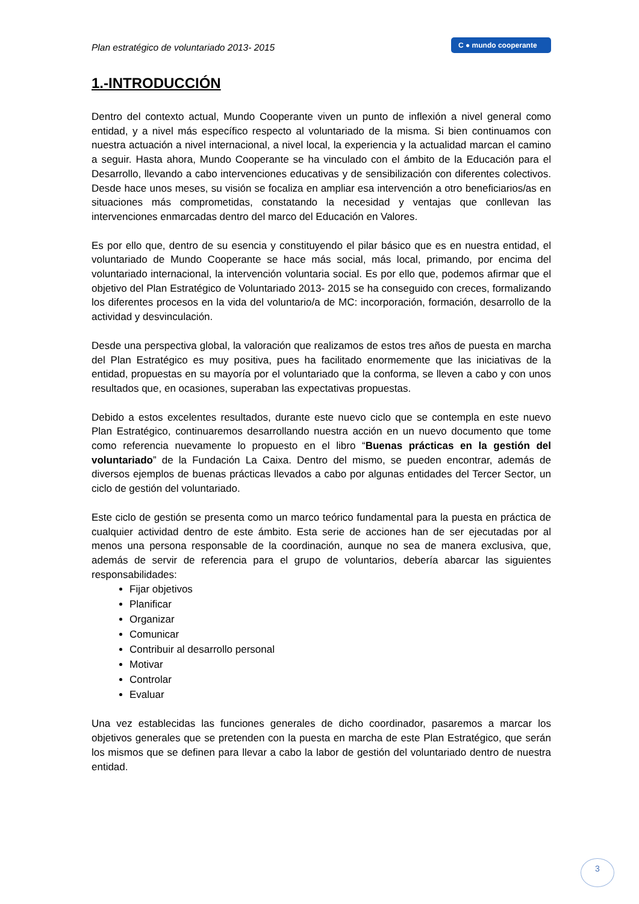Plan estratégico de voluntariado 2013- 2015
C ● mundo cooperante
1.-INTRODUCCIÓN
Dentro del contexto actual, Mundo Cooperante viven un punto de inflexión a nivel general como entidad, y a nivel más específico respecto al voluntariado de la misma. Si bien continuamos con nuestra actuación a nivel internacional, a nivel local, la experiencia y la actualidad marcan el camino a seguir. Hasta ahora, Mundo Cooperante se ha vinculado con el ámbito de la Educación para el Desarrollo, llevando a cabo intervenciones educativas y de sensibilización con diferentes colectivos. Desde hace unos meses, su visión se focaliza en ampliar esa intervención a otro beneficiarios/as en situaciones más comprometidas, constatando la necesidad y ventajas que conllevan las intervenciones enmarcadas dentro del marco del Educación en Valores.
Es por ello que, dentro de su esencia y constituyendo el pilar básico que es en nuestra entidad, el voluntariado de Mundo Cooperante se hace más social, más local, primando, por encima del voluntariado internacional, la intervención voluntaria social. Es por ello que, podemos afirmar que el objetivo del Plan Estratégico de Voluntariado 2013- 2015 se ha conseguido con creces, formalizando los diferentes procesos en la vida del voluntario/a de MC: incorporación, formación, desarrollo de la actividad y desvinculación.
Desde una perspectiva global, la valoración que realizamos de estos tres años de puesta en marcha del Plan Estratégico es muy positiva, pues ha facilitado enormemente que las iniciativas de la entidad, propuestas en su mayoría por el voluntariado que la conforma, se lleven a cabo y con unos resultados que, en ocasiones, superaban las expectativas propuestas.
Debido a estos excelentes resultados, durante este nuevo ciclo que se contempla en este nuevo Plan Estratégico, continuaremos desarrollando nuestra acción en un nuevo documento que tome como referencia nuevamente lo propuesto en el libro “Buenas prácticas en la gestión del voluntariado” de la Fundación La Caixa. Dentro del mismo, se pueden encontrar, además de diversos ejemplos de buenas prácticas llevados a cabo por algunas entidades del Tercer Sector, un ciclo de gestión del voluntariado.
Este ciclo de gestión se presenta como un marco teórico fundamental para la puesta en práctica de cualquier actividad dentro de este ámbito. Esta serie de acciones han de ser ejecutadas por al menos una persona responsable de la coordinación, aunque no sea de manera exclusiva, que, además de servir de referencia para el grupo de voluntarios, debería abarcar las siguientes responsabilidades:
Fijar objetivos
Planificar
Organizar
Comunicar
Contribuir al desarrollo personal
Motivar
Controlar
Evaluar
Una vez establecidas las funciones generales de dicho coordinador, pasaremos a marcar los objetivos generales que se pretenden con la puesta en marcha de este Plan Estratégico, que serán los mismos que se definen para llevar a cabo la labor de gestión del voluntariado dentro de nuestra entidad.
3